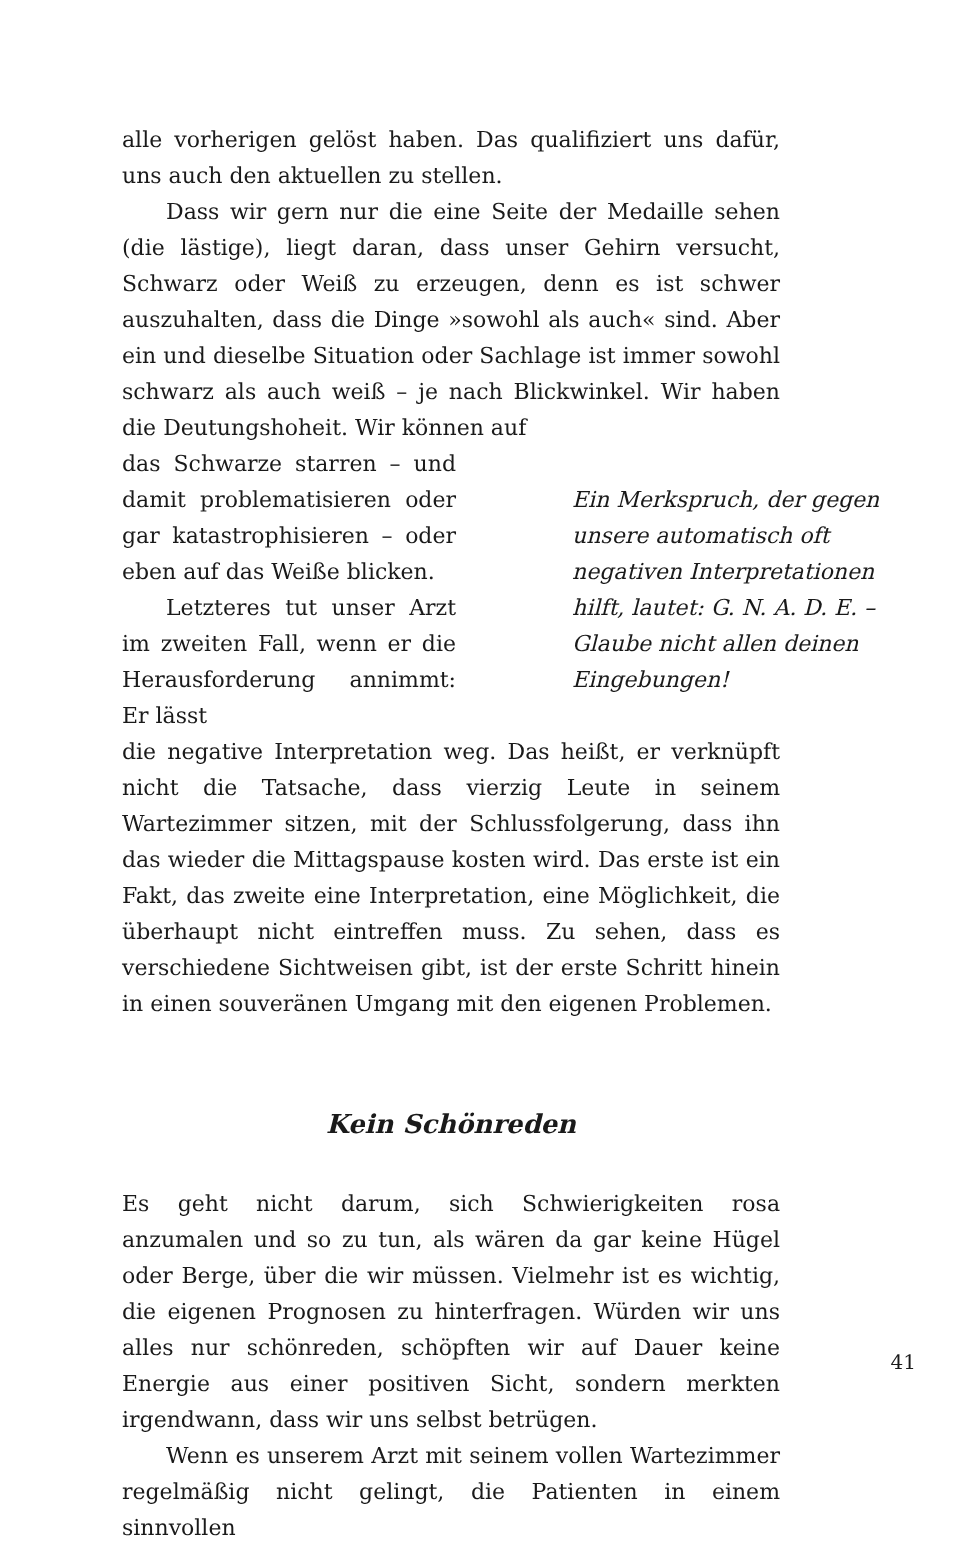alle vorherigen gelöst haben. Das qualifiziert uns dafür, uns auch den aktuellen zu stellen.
Dass wir gern nur die eine Seite der Medaille sehen (die lästige), liegt daran, dass unser Gehirn versucht, Schwarz oder Weiß zu erzeugen, denn es ist schwer auszuhalten, dass die Dinge »sowohl als auch« sind. Aber ein und dieselbe Situation oder Sachlage ist immer sowohl schwarz als auch weiß – je nach Blickwinkel. Wir haben die Deutungshoheit. Wir können auf
das Schwarze starren – und damit problematisieren oder gar katastrophisieren – oder eben auf das Weiße blicken.
Letzteres tut unser Arzt im zweiten Fall, wenn er die Herausforderung annimmt: Er lässt
Ein Merkspruch, der gegen unsere automatisch oft negativen Interpretationen hilft, lautet: G. N. A. D. E. – Glaube nicht allen deinen Eingebungen!
die negative Interpretation weg. Das heißt, er verknüpft nicht die Tatsache, dass vierzig Leute in seinem Wartezimmer sitzen, mit der Schlussfolgerung, dass ihn das wieder die Mittagspause kosten wird. Das erste ist ein Fakt, das zweite eine Interpretation, eine Möglichkeit, die überhaupt nicht eintreffen muss. Zu sehen, dass es verschiedene Sichtweisen gibt, ist der erste Schritt hinein in einen souveränen Umgang mit den eigenen Problemen.
Kein Schönreden
Es geht nicht darum, sich Schwierigkeiten rosa anzumalen und so zu tun, als wären da gar keine Hügel oder Berge, über die wir müssen. Vielmehr ist es wichtig, die eigenen Prognosen zu hinterfragen. Würden wir uns alles nur schönreden, schöpften wir auf Dauer keine Energie aus einer positiven Sicht, sondern merkten irgendwann, dass wir uns selbst betrügen.
Wenn es unserem Arzt mit seinem vollen Wartezimmer regelmäßig nicht gelingt, die Patienten in einem sinnvollen
41